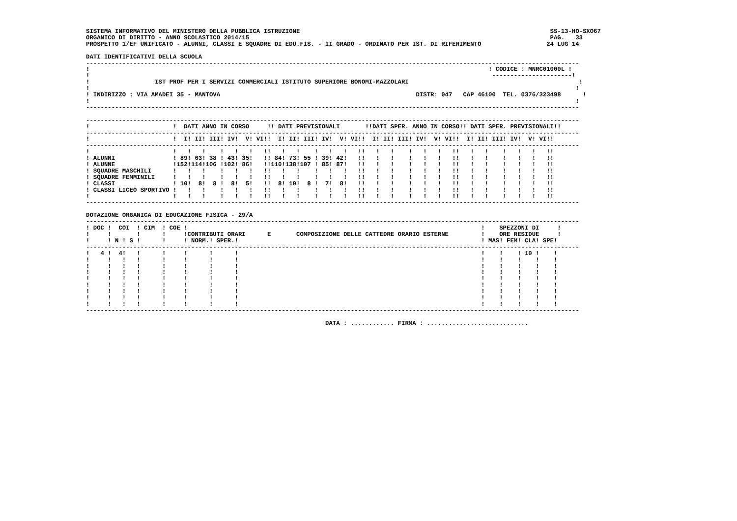SISTEMA INFORMATIVO DEL MINISTERO DELLA PUBBLICA ISTRUZIONE                                                                     SS-13-HO-SXO67
ORGANICO DI DIRITTO - ANNO SCOLASTICO 2014/15                                                                                   PAG.   33
PROSPETTO 1/EF UNIFICATO - ALUNNI, CLASSI E SQUADRE DI EDU.FIS. - II GRADO - ORDINATO PER IST. DI RIFERIMENTO                  24 LUG 14

DATI IDENTIFICATIVI DELLA SCUOLA
----------------------------------------------------------------------------------------------------------------------------------------
!                                                                                                              ! CODICE : MNRC01000L !
!                                                                                                               ----------------------!
!                  IST PROF PER I SERVIZI COMMERCIALI ISTITUTO SUPERIORE BONOMI-MAZZOLARI                                               !
!                                                                                                                                      !
! INDIRIZZO : VIA AMADEI 35 - MANTOVA                                                      DISTR: 047   CAP 46100  TEL. 0376/323498      !
!                                                                                                                                      !
----------------------------------------------------------------------------------------------------------------------------------------

----------------------------------------------------------------------------------------------------------------------------------------
!                       !  DATI ANNO IN CORSO     !! DATI PREVISIONALI       !!DATI SPER. ANNO IN CORSO!! DATI SPER. PREVISIONALI!!
----------------------------------------------------------------------------------------------------------------------------------------
!                       !  I! II! III! IV!  V! VI!!  I! II! III! IV!  V! VI!!  I! II! III! IV!  V! VI!!  I! II! III! IV!  V! VI!!
----------------------------------------------------------------------------------------------------------------------------------------
!                       !   !   !    !   !   !   !!   !   !    !   !   !   !!   !   !    !   !   !   !!   !   !    !   !   !   !!
! ALUNNI                ! 89! 63! 38 ! 43! 35!   !! 84! 73! 55 ! 39! 42!   !!   !   !    !   !   !   !!   !   !    !   !   !   !!
! ALUNNE                !152!114!106 !102! 86!   !!110!138!107 ! 85! 87!   !!   !   !    !   !   !   !!   !   !    !   !   !   !!
! SQUADRE MASCHILI      !   !   !    !   !   !   !!   !   !    !   !   !   !!   !   !    !   !   !   !!   !   !    !   !   !   !!
! SQUADRE FEMMINILI     !   !   !    !   !   !   !!   !   !    !   !   !   !!   !   !    !   !   !   !!   !   !    !   !   !   !!
! CLASSI                ! 10!  8!  8 !  8!  5!   !!  8! 10!  8 !  7!  8!   !!   !   !    !   !   !   !!   !   !    !   !   !   !!
! CLASSI LICEO SPORTIVO !   !   !    !   !   !   !!   !   !    !   !   !   !!   !   !    !   !   !   !!   !   !    !   !   !   !!
!                       !   !   !    !   !   !   !!   !   !    !   !   !   !!   !   !    !   !   !   !!   !   !    !   !   !   !!
----------------------------------------------------------------------------------------------------------------------------------------

DOTAZIONE ORGANICA DI EDUCAZIONE FISICA - 29/A
----------------------------------------------------------------------------------------------------------------------------------------
! DOC !  COI  ! CIM  ! COE !                                                                                 !    SPEZZONI DI     !
!     !       !      !     !CONTRIBUTI ORARI      E       COMPOSIZIONE DELLE CATTEDRE ORARIO ESTERNE         !    ORE RESIDUE     !
!     ! N ! S !      !     ! NORM.! SPER.!                                                                   ! MAS! FEM! CLA! SPE!
----------------------------------------------------------------------------------------------------------------------------------------
!   4 !  4!   !      !     !      !      !                                                                   !    !    ! 10 !    !
!     !   !   !      !     !      !      !                                                                   !    !    !    !    !
!     !   !   !      !     !      !      !                                                                   !    !    !    !    !
!     !   !   !      !     !      !      !                                                                   !    !    !    !    !
!     !   !   !      !     !      !      !                                                                   !    !    !    !    !
!     !   !   !      !     !      !      !                                                                   !    !    !    !    !
!     !   !   !      !     !      !      !                                                                   !    !    !    !    !
!     !   !   !      !     !      !      !                                                                   !    !    !    !    !
!     !   !   !      !     !      !      !                                                                   !    !    !    !    !
----------------------------------------------------------------------------------------------------------------------------------------

                                                                  DATA : ............ FIRMA : ............................